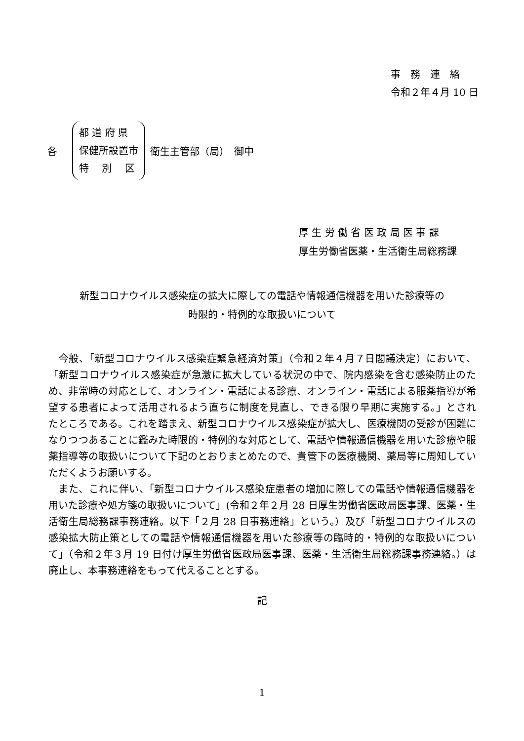事　務　連　絡
令和２年４月 10 日
各
都 道 府 県
保健所設置市
特　 別　 区
衛生主管部（局）　御中
厚 生 労 働 省 医 政 局 医 事 課
厚生労働省医薬・生活衛生局総務課
新型コロナウイルス感染症の拡大に際しての電話や情報通信機器を用いた診療等の
時限的・特例的な取扱いについて
　今般、「新型コロナウイルス感染症緊急経済対策」（令和２年４月７日閣議決定）において、「新型コロナウイルス感染症が急激に拡大している状況の中で、院内感染を含む感染防止のため、非常時の対応として、オンライン・電話による診療、オンライン・電話による服薬指導が希望する患者によって活用されるよう直ちに制度を見直し、できる限り早期に実施する。」とされたところである。これを踏まえ、新型コロナウイルス感染症が拡大し、医療機関の受診が困難になりつつあることに鑑みた時限的・特例的な対応として、電話や情報通信機器を用いた診療や服薬指導等の取扱いについて下記のとおりまとめたので、貴管下の医療機関、薬局等に周知していただくようお願いする。
　また、これに伴い、「新型コロナウイルス感染症患者の増加に際しての電話や情報通信機器を用いた診療や処方箋の取扱いについて」(令和２年２月 28 日厚生労働省医政局医事課、医薬・生活衛生局総務課事務連絡。以下「２月 28 日事務連絡」という。）及び「新型コロナウイルスの感染拡大防止策としての電話や情報通信機器を用いた診療等の臨時的・特例的な取扱いについて」（令和２年３月 19 日付け厚生労働省医政局医事課、医薬・生活衛生局総務課事務連絡。）は廃止し、本事務連絡をもって代えることとする。
記
1